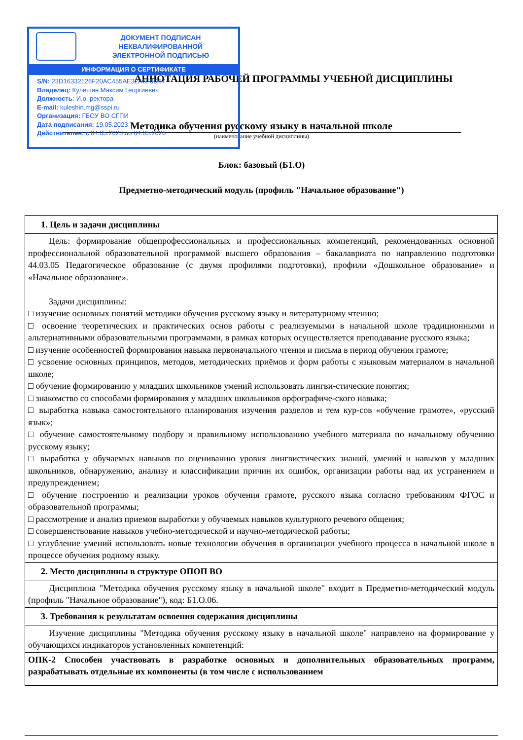ДОКУМЕНТ ПОДПИСАН
НЕКВАЛИФИРОВАННОЙ
ЭЛЕКТРОННОЙ ПОДПИСЬЮ
ИНФОРМАЦИЯ О СЕРТИФИКАТЕ
S/N: 23D16332126F20AC455AE32A6F0D67
Владелец: Кулешин Максим Георгиевич
Должность: И.о. ректора
E-mail: kuleshin.mg@sspi.ru
Организация: ГБОУ ВО СГПИ
Дата подписания: 19.05.2023
Действителен: с 04.05.2023 до 04.05.2026
АННОТАЦИЯ РАБОЧЕЙ ПРОГРАММЫ УЧЕБНОЙ ДИСЦИПЛИНЫ
Методика обучения русскому языку в начальной школе
(наименование учебной дисциплины)
Блок: базовый (Б1.О)
Предметно-методический модуль (профиль "Начальное образование")
| 1. Цель и задачи дисциплины |
| Цель: формирование общепрофессиональных и профессиональных компетенций, рекомендованных основной профессиональной образовательной программой высшего образования – бакалавриата по направлению подготовки 44.03.05 Педагогическое образование (с двумя профилями подготовки), профили «Дошкольное образование» и «Начальное образование». Задачи дисциплины: □ изучение основных понятий методики обучения русскому языку и литературному чтению; □ освоение теоретических и практических основ работы с реализуемыми в начальной школе традиционными и альтернативными образовательными программами, в рамках которых осуществляется преподавание русского языка; □ изучение особенностей формирования навыка первоначального чтения и письма в период обучения грамоте; □ усвоение основных принципов, методов, методических приёмов и форм работы с языковым материалом в начальной школе; □ обучение формированию у младших школьников умений использовать лингви-стические понятия; □ знакомство со способами формирования у младших школьников орфографиче-ского навыка; □ выработка навыка самостоятельного планирования изучения разделов и тем кур-сов «обучение грамоте», «русский язык»; □ обучение самостоятельному подбору и правильному использованию учебного материала по начальному обучению русскому языку; □ выработка у обучаемых навыков по оцениванию уровня лингвистических знаний, умений и навыков у младших школьников, обнаружению, анализу и классификации причин их ошибок, организации работы над их устранением и предупреждением; □ обучение построению и реализации уроков обучения грамоте, русского языка согласно требованиям ФГОС и образовательной программы; □ рассмотрение и анализ приемов выработки у обучаемых навыков культурного речевого общения; □ совершенствование навыков учебно-методической и научно-методической работы; □ углубление умений использовать новые технологии обучения в организации учебного процесса в начальной школе в процессе обучения родному языку. |
| 2. Место дисциплины в структуре ОПОП ВО |
| Дисциплина "Методика обучения русскому языку в начальной школе" входит в Предметно-методический модуль (профиль "Начальное образование"), код: Б1.О.06. |
| 3. Требования к результатам освоения содержания дисциплины |
| Изучение дисциплины "Методика обучения русскому языку в начальной школе" направлено на формирование у обучающихся индикаторов установленных компетенций: |
| ОПК-2 Способен участвовать в разработке основных и дополнительных образовательных программ, разрабатывать отдельные их компоненты (в том числе с использованием |